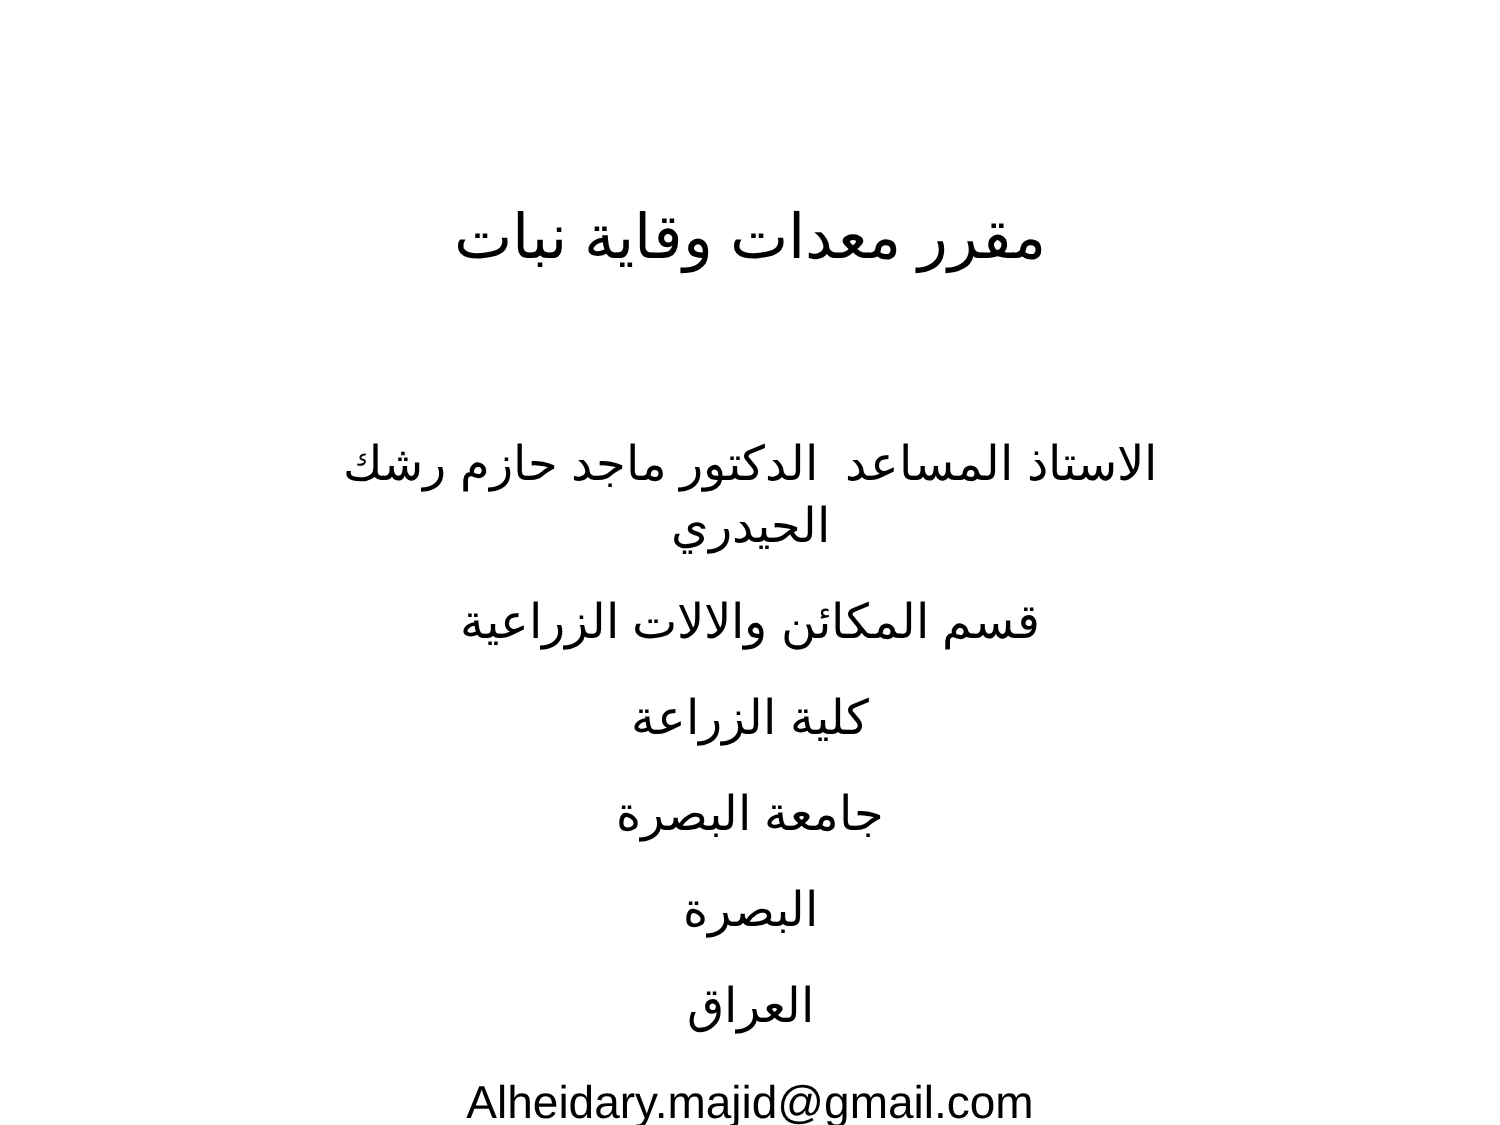مقرر معدات وقاية نبات
الاستاذ المساعد الدكتور ماجد حازم رشك الحيدري
قسم المكائن والالات الزراعية
كلية الزراعة
جامعة البصرة
البصرة
العراق
Alheidary.majid@gmail.com